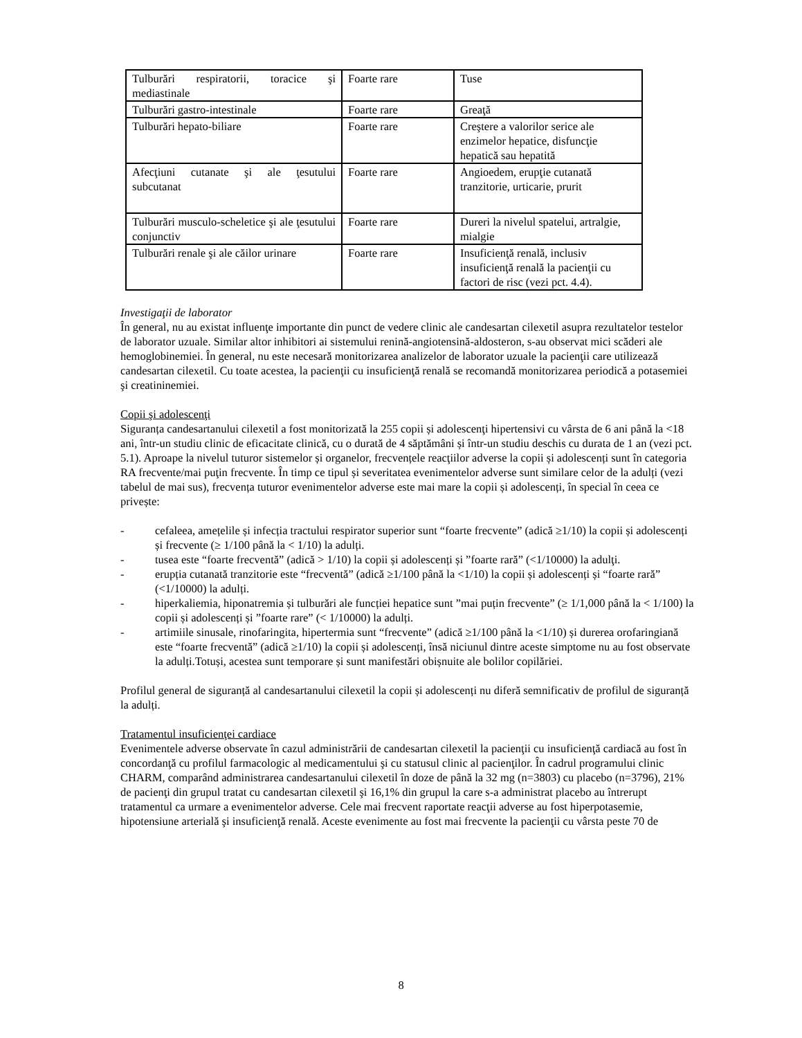| Tulburări respiratorii, toracice şi mediastinale | Foarte rare | Tuse |
| Tulburări gastro-intestinale | Foarte rare | Greaţă |
| Tulburări hepato-biliare | Foarte rare | Creştere a valorilor serice ale enzimelor hepatice, disfuncţie hepatică sau hepatită |
| Afecţiuni cutanate şi ale ţesutului subcutanat | Foarte rare | Angioedem, erupţie cutanată tranzitorie, urticarie, prurit |
| Tulburări musculo-scheletice şi ale ţesutului conjunctiv | Foarte rare | Dureri la nivelul spatelui, artralgie, mialgie |
| Tulburări renale şi ale căilor urinare | Foarte rare | Insuficienţă renală, inclusiv insuficienţă renală la pacienţii cu factori de risc (vezi pct. 4.4). |
Investigaţii de laborator
În general, nu au existat influenţe importante din punct de vedere clinic ale candesartan cilexetil asupra rezultatelor testelor de laborator uzuale. Similar altor inhibitori ai sistemului renină-angiotensină-aldosteron, s-au observat mici scăderi ale hemoglobinemiei. În general, nu este necesară monitorizarea analizelor de laborator uzuale la pacienţii care utilizează candesartan cilexetil. Cu toate acestea, la pacienţii cu insuficienţă renală se recomandă monitorizarea periodică a potasemiei şi creatininemiei.
Copii şi adolescenţi
Siguranța candesartanului cilexetil a fost monitorizată la 255 copii și adolescenţi hipertensivi cu vârsta de 6 ani până la <18 ani, într-un studiu clinic de eficacitate clinică, cu o durată de 4 săptămâni și într-un studiu deschis cu durata de 1 an (vezi pct. 5.1). Aproape la nivelul tuturor sistemelor și organelor, frecvențele reacţiilor adverse la copii și adolescenți sunt în categoria RA frecvente/mai puţin frecvente. În timp ce tipul și severitatea evenimentelor adverse sunt similare celor de la adulți (vezi tabelul de mai sus), frecvența tuturor evenimentelor adverse este mai mare la copii și adolescenți, în special în ceea ce privește:
- cefaleea, amețelile și infecția tractului respirator superior sunt “foarte frecvente” (adică ≥1/10) la copii și adolescenți și frecvente (≥ 1/100 până la < 1/10) la adulți.
- tusea este “foarte frecventă” (adică > 1/10) la copii și adolescenți și ”foarte rară” (<1/10000) la adulţi.
- erupția cutanată tranzitorie este “frecventă” (adică ≥1/100 până la <1/10) la copii și adolescenți și “foarte rară” (<1/10000) la adulți.
- hiperkaliemia, hiponatremia și tulburări ale funcției hepatice sunt ”mai puțin frecvente” (≥ 1/1,000 până la < 1/100) la copii și adolescenți și ”foarte rare” (< 1/10000) la adulți.
- artimiile sinusale, rinofaringita, hipertermia sunt “frecvente” (adică ≥1/100 până la <1/10) și durerea orofaringiană este “foarte frecventă” (adică ≥1/10) la copii și adolescenți, însă niciunul dintre aceste simptome nu au fost observate la adulți.Totuși, acestea sunt temporare și sunt manifestări obișnuite ale bolilor copilăriei.
Profilul general de siguranță al candesartanului cilexetil la copii și adolescenți nu diferă semnificativ de profilul de siguranță la adulți.
Tratamentul insuficienţei cardiace
Evenimentele adverse observate în cazul administrării de candesartan cilexetil la pacienţii cu insuficienţă cardiacă au fost în concordanţă cu profilul farmacologic al medicamentului şi cu statusul clinic al pacienţilor. În cadrul programului clinic CHARM, comparând administrarea candesartanului cilexetil în doze de până la 32 mg (n=3803) cu placebo (n=3796), 21% de pacienţi din grupul tratat cu candesartan cilexetil şi 16,1% din grupul la care s-a administrat placebo au întrerupt tratamentul ca urmare a evenimentelor adverse. Cele mai frecvent raportate reacţii adverse au fost hiperpotasemie, hipotensiune arterială şi insuficienţă renală. Aceste evenimente au fost mai frecvente la pacienţii cu vârsta peste 70 de
8